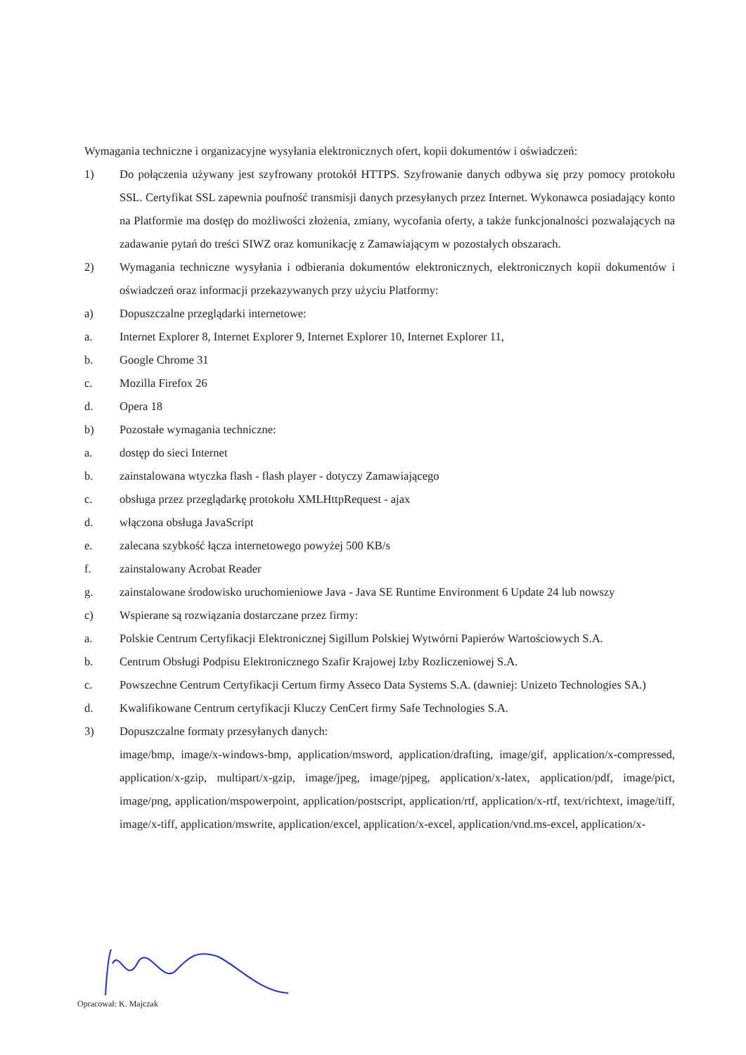Wymagania techniczne i organizacyjne wysyłania elektronicznych ofert, kopii dokumentów i oświadczeń:
1) Do połączenia używany jest szyfrowany protokół HTTPS. Szyfrowanie danych odbywa się przy pomocy protokołu SSL. Certyfikat SSL zapewnia poufność transmisji danych przesyłanych przez Internet. Wykonawca posiadający konto na Platformie ma dostęp do możliwości złożenia, zmiany, wycofania oferty, a także funkcjonalności pozwalających na zadawanie pytań do treści SIWZ oraz komunikację z Zamawiającym w pozostałych obszarach.
2) Wymagania techniczne wysyłania i odbierania dokumentów elektronicznych, elektronicznych kopii dokumentów i oświadczeń oraz informacji przekazywanych przy użyciu Platformy:
a) Dopuszczalne przeglądarki internetowe:
a. Internet Explorer 8, Internet Explorer 9, Internet Explorer 10, Internet Explorer 11,
b. Google Chrome 31
c. Mozilla Firefox 26
d. Opera 18
b) Pozostałe wymagania techniczne:
a. dostęp do sieci Internet
b. zainstalowana wtyczka flash - flash player - dotyczy Zamawiającego
c. obsługa przez przeglądarkę protokołu XMLHttpRequest - ajax
d. włączona obsługa JavaScript
e. zalecana szybkość łącza internetowego powyżej 500 KB/s
f. zainstalowany Acrobat Reader
g. zainstalowane środowisko uruchomieniowe Java - Java SE Runtime Environment 6 Update 24 lub nowszy
c) Wspierane są rozwiązania dostarczane przez firmy:
a. Polskie Centrum Certyfikacji Elektronicznej Sigillum Polskiej Wytwórni Papierów Wartościowych S.A.
b. Centrum Obsługi Podpisu Elektronicznego Szafir Krajowej Izby Rozliczeniowej S.A.
c. Powszechne Centrum Certyfikacji Certum firmy Asseco Data Systems S.A. (dawniej: Unizeto Technologies SA.)
d. Kwalifikowane Centrum certyfikacji Kluczy CenCert firmy Safe Technologies S.A.
3) Dopuszczalne formaty przesyłanych danych:
image/bmp, image/x-windows-bmp, application/msword, application/drafting, image/gif, application/x-compressed, application/x-gzip, multipart/x-gzip, image/jpeg, image/pjpeg, application/x-latex, application/pdf, image/pict, image/png, application/mspowerpoint, application/postscript, application/rtf, application/x-rtf, text/richtext, image/tiff, image/x-tiff, application/mswrite, application/excel, application/x-excel, application/vnd.ms-excel, application/x-
Opracował: K. Majczak